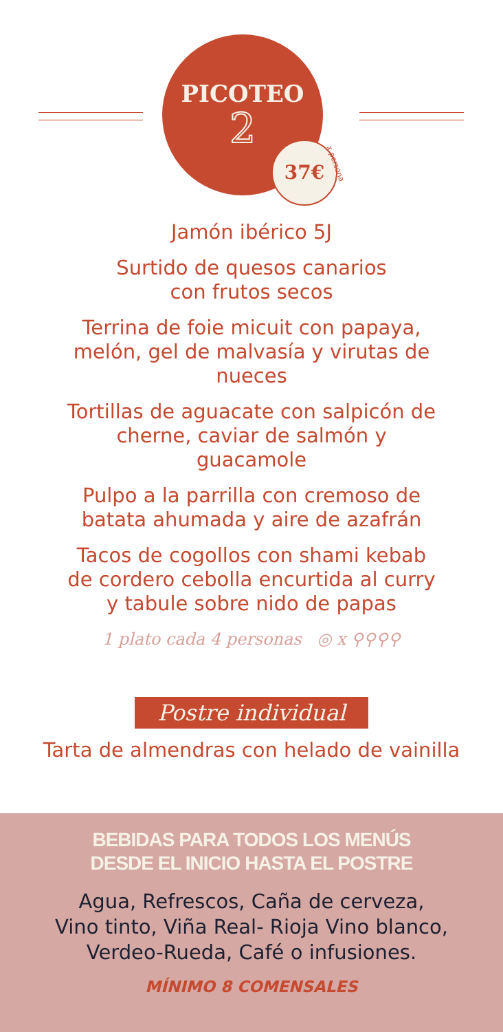PICOTEO
2
37€ x persona
Jamón ibérico 5J
Surtido de quesos canarios
con frutos secos
Terrina de foie micuit con papaya,
melón, gel de malvasía y virutas de
nueces
Tortillas de aguacate con salpicón de
cherne, caviar de salmón y
guacamole
Pulpo a la parrilla con cremoso de
batata ahumada y aire de azafrán
Tacos de cogollos con shami kebab
de cordero cebolla encurtida al curry
y tabule sobre nido de papas
1 plato cada 4 personas ◎ x ⚲⚲⚲⚲
Postre individual
Tarta de almendras con helado de vainilla
BEBIDAS PARA TODOS LOS MENÚS
DESDE EL INICIO HASTA EL POSTRE
Agua, Refrescos, Caña de cerveza,
Vino tinto, Viña Real- Rioja Vino blanco,
Verdeo-Rueda, Café o infusiones.
MÍNIMO 8 COMENSALES